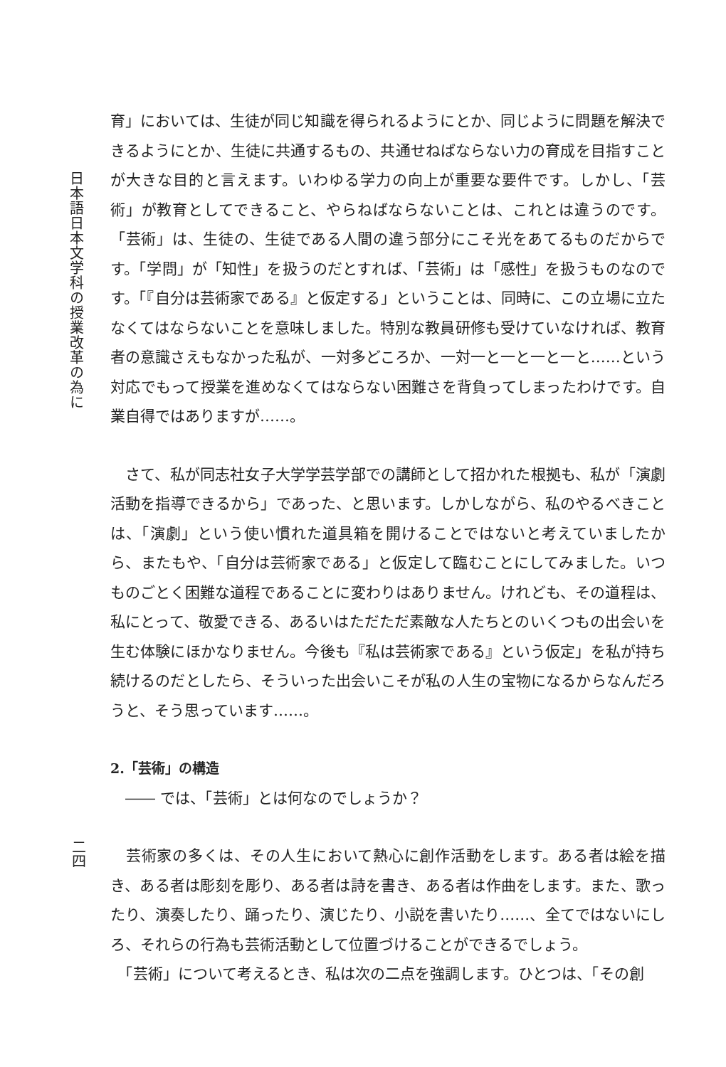日本語日本文学科の授業改革の為に
二四
育」においては、生徒が同じ知識を得られるようにとか、同じように問題を解決できるようにとか、生徒に共通するもの、共通せねばならない力の育成を目指すことが大きな目的と言えます。いわゆる学力の向上が重要な要件です。しかし、「芸術」が教育としてできること、やらねばならないことは、これとは違うのです。「芸術」は、生徒の、生徒である人間の違う部分にこそ光をあてるものだからです。「学問」が「知性」を扱うのだとすれば、「芸術」は「感性」を扱うものなのです。「『自分は芸術家である』と仮定する」ということは、同時に、この立場に立たなくてはならないことを意味しました。特別な教員研修も受けていなければ、教育者の意識さえもなかった私が、一対多どころか、一対一と一と一と一と……という対応でもって授業を進めなくてはならない困難さを背負ってしまったわけです。自業自得ではありますが……。
　さて、私が同志社女子大学学芸学部での講師として招かれた根拠も、私が「演劇活動を指導できるから」であった、と思います。しかしながら、私のやるべきことは、「演劇」という使い慣れた道具箱を開けることではないと考えていましたから、またもや、「自分は芸術家である」と仮定して臨むことにしてみました。いつものごとく困難な道程であることに変わりはありません。けれども、その道程は、私にとって、敬愛できる、あるいはただただ素敵な人たちとのいくつもの出会いを生む体験にほかなりません。今後も『私は芸術家である』という仮定」を私が持ち続けるのだとしたら、そういった出会いこそが私の人生の宝物になるからなんだろうと、そう思っています……。
2.「芸術」の構造
　―― では、「芸術」とは何なのでしょうか？
　芸術家の多くは、その人生において熱心に創作活動をします。ある者は絵を描き、ある者は彫刻を彫り、ある者は詩を書き、ある者は作曲をします。また、歌ったり、演奏したり、踊ったり、演じたり、小説を書いたり……、全てではないにしろ、それらの行為も芸術活動として位置づけることができるでしょう。
　「芸術」について考えるとき、私は次の二点を強調します。ひとつは、「その創